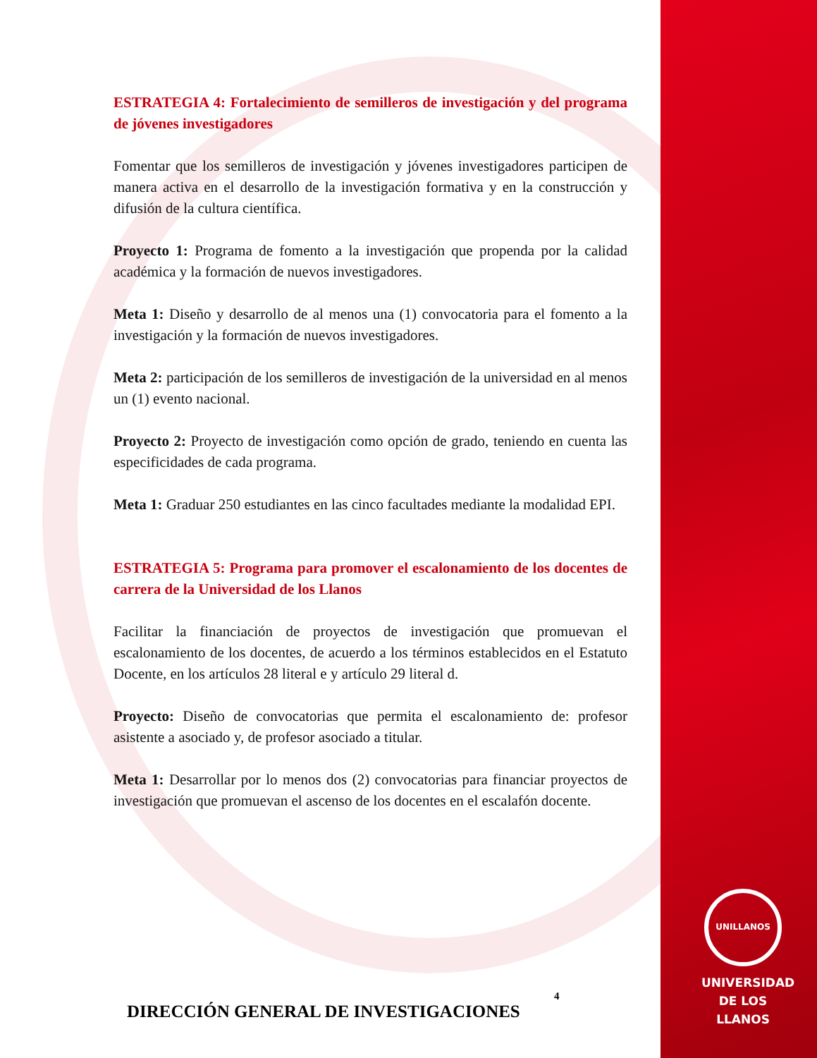ESTRATEGIA 4: Fortalecimiento de semilleros de investigación y del programa de jóvenes investigadores
Fomentar que los semilleros de investigación y jóvenes investigadores participen de manera activa en el desarrollo de la investigación formativa y en la construcción y difusión de la cultura científica.
Proyecto 1: Programa de fomento a la investigación que propenda por la calidad académica y la formación de nuevos investigadores.
Meta 1: Diseño y desarrollo de al menos una (1) convocatoria para el fomento a la investigación y la formación de nuevos investigadores.
Meta 2: participación de los semilleros de investigación de la universidad en al menos un (1) evento nacional.
Proyecto 2: Proyecto de investigación como opción de grado, teniendo en cuenta las especificidades de cada programa.
Meta 1: Graduar 250 estudiantes en las cinco facultades mediante la modalidad EPI.
ESTRATEGIA 5: Programa para promover el escalonamiento de los docentes de carrera de la Universidad de los Llanos
Facilitar la financiación de proyectos de investigación que promuevan el escalonamiento de los docentes, de acuerdo a los términos establecidos en el Estatuto Docente, en los artículos 28 literal e y artículo 29 literal d.
Proyecto: Diseño de convocatorias que permita el escalonamiento de: profesor asistente a asociado y, de profesor asociado a titular.
Meta 1: Desarrollar por lo menos dos (2) convocatorias para financiar proyectos de investigación que promuevan el ascenso de los docentes en el escalafón docente.
4
DIRECCIÓN GENERAL DE INVESTIGACIONES
UNILLANOS
UNIVERSIDAD
DE LOS LLANOS